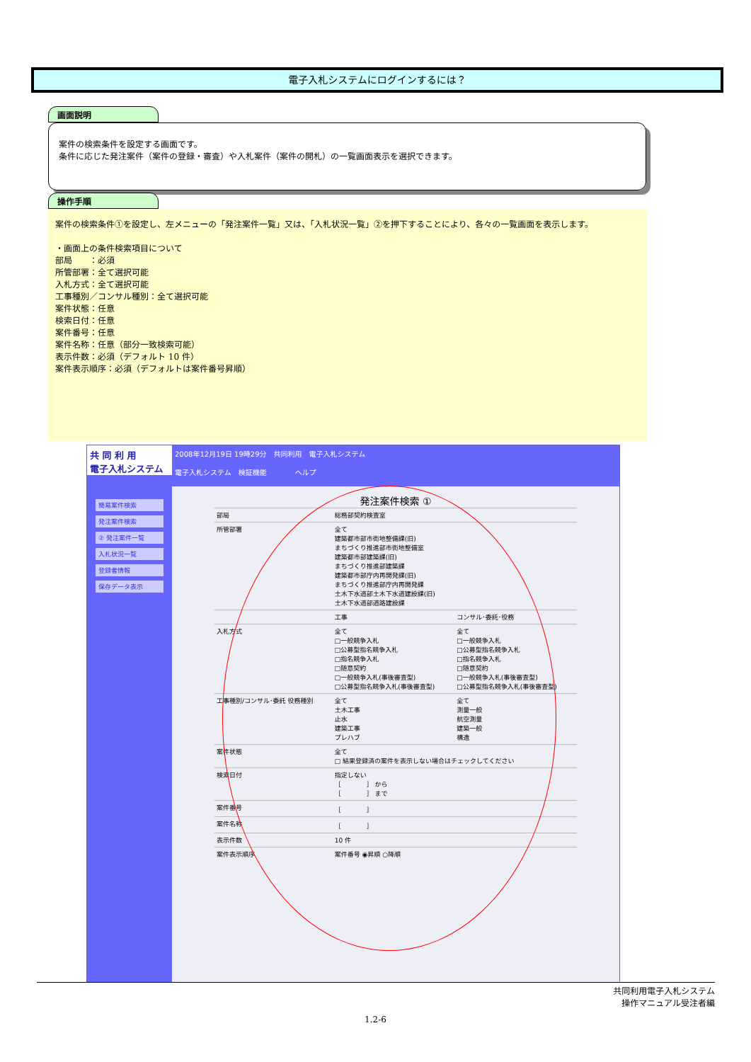電子入札システムにログインするには？
画面説明
案件の検索条件を設定する画面です。
条件に応じた発注案件（案件の登録・審査）や入札案件（案件の開札）の一覧画面表示を選択できます。
操作手順
案件の検索条件①を設定し、左メニューの「発注案件一覧」又は、「入札状況一覧」②を押下することにより、各々の一覧画面を表示します。
・画面上の条件検索項目について
部局　　：必須
所管部署：全て選択可能
入札方式：全て選択可能
工事種別／コンサル種別：全て選択可能
案件状態：任意
検索日付：任意
案件番号：任意
案件名称：任意（部分一致検索可能）
表示件数：必須（デフォルト 10 件）
案件表示順序：必須（デフォルトは案件番号昇順）
共 同 利 用
電子入札システム
簡易案件検索
発注案件検索
② 発注案件一覧
入札状況一覧
登録者情報
保存データ表示
2008年12月19日 19時29分　共同利用　電子入札システム
電子入札システム　検証機能　　　　ヘルプ
発注案件検索 ①
| 部局 | 総務部契約検査室 | |
| 所管部署 | 全て 建築都市部市街地整備課(旧) まちづくり推進部市街地整備室 建築都市部建築課(旧) まちづくり推進部建築課 建築都市部庁内再開発課(旧) まちづくり推進部庁内再開発課 土木下水道部土木下水道建設課(旧) 土木下水道部道路建設課 | |
| | 工事 | コンサル･委託･役務 |
| 入札方式 | 全て □一般競争入札 □公募型指名競争入札 □指名競争入札 □随意契約 □一般競争入札(事後審査型) □公募型指名競争入札(事後審査型) | 全て □一般競争入札 □公募型指名競争入札 □指名競争入札 □随意契約 □一般競争入札(事後審査型) □公募型指名競争入札(事後審査型) |
| 工事種別/コンサル･委託 役務種別 | 全て 土木工事 止水 建築工事 プレハブ | 全て 測量一般 航空測量 建築一般 構造 |
| 案件状態 | 全て □ 結果登録済の案件を表示しない場合はチェックしてください | |
| 検索日付 | 指定しない ［ ］ から ［ ］ まで | |
| 案件番号 | ［ ］ | |
| 案件名称 | ［ ］ | |
| 表示件数 | 10 件 | |
| 案件表示順序 | 案件番号 ◉昇順 ○降順 | |
共同利用電子入札システム
操作マニュアル受注者編
1.2-6